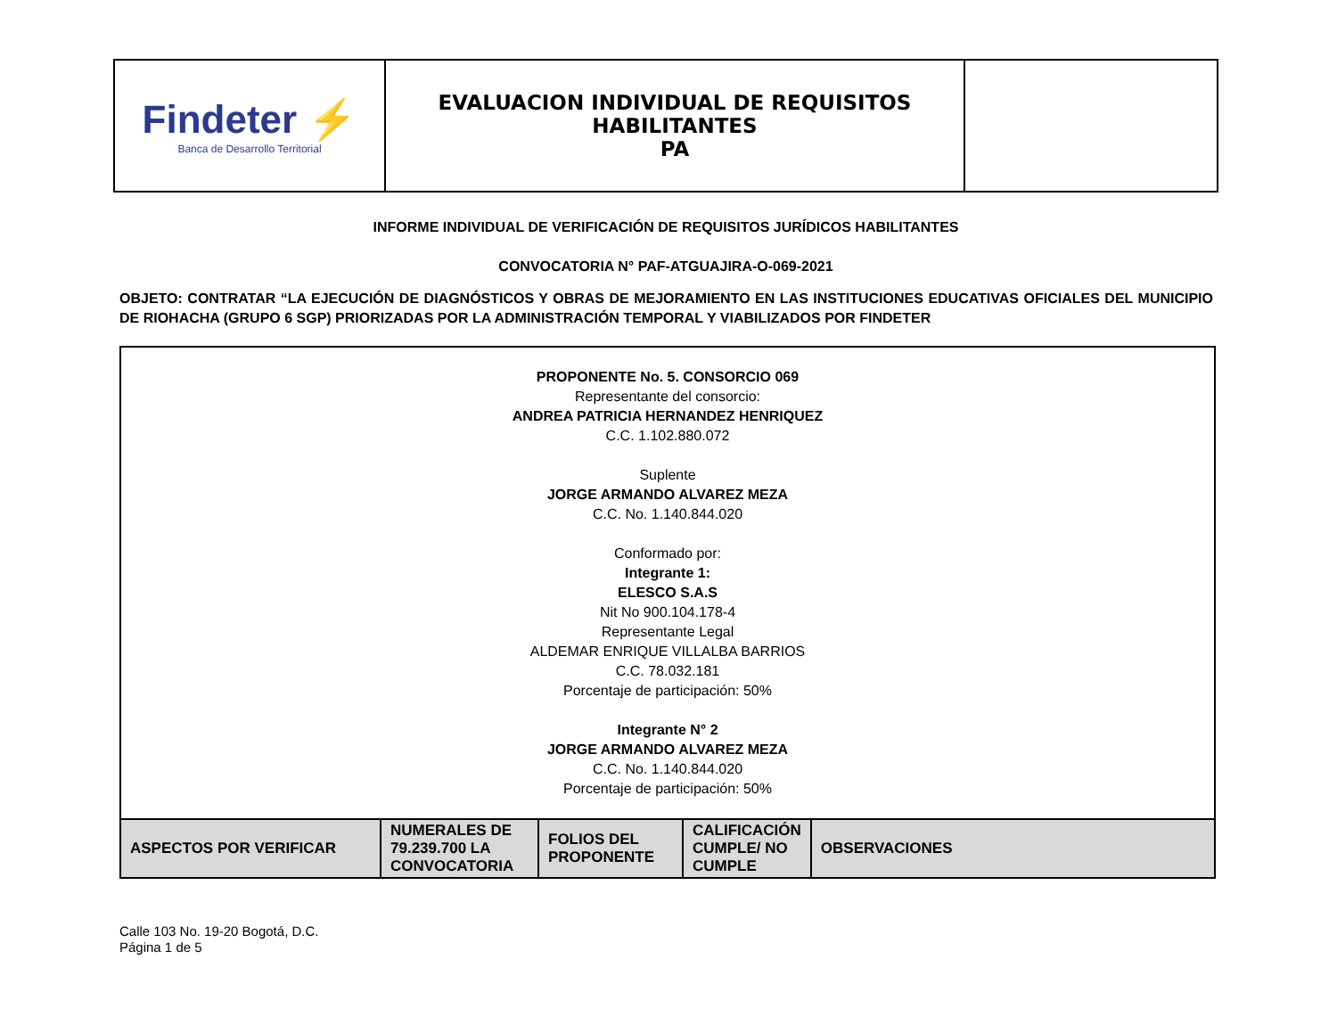| Findeter ⚡ Banca de Desarrollo Territorial | EVALUACION INDIVIDUAL DE REQUISITOS HABILITANTES PA | |
INFORME INDIVIDUAL DE VERIFICACIÓN DE REQUISITOS JURÍDICOS HABILITANTES
CONVOCATORIA N° PAF-ATGUAJIRA-O-069-2021
OBJETO: CONTRATAR “LA EJECUCIÓN DE DIAGNÓSTICOS Y OBRAS DE MEJORAMIENTO EN LAS INSTITUCIONES EDUCATIVAS OFICIALES DEL MUNICIPIO DE RIOHACHA (GRUPO 6 SGP) PRIORIZADAS POR LA ADMINISTRACIÓN TEMPORAL Y VIABILIZADOS POR FINDETER
| PROPONENTE No. 5. CONSORCIO 069 Representante del consorcio: ANDREA PATRICIA HERNANDEZ HENRIQUEZ C.C. 1.102.880.072 Suplente JORGE ARMANDO ALVAREZ MEZA C.C. No. 1.140.844.020 Conformado por: Integrante 1: ELESCO S.A.S Nit No 900.104.178-4 Representante Legal ALDEMAR ENRIQUE VILLALBA BARRIOS C.C. 78.032.181 Porcentaje de participación: 50% Integrante N° 2 JORGE ARMANDO ALVAREZ MEZA C.C. No. 1.140.844.020 Porcentaje de participación: 50% | | | | |
| ASPECTOS POR VERIFICAR | NUMERALES DE 79.239.700 LA CONVOCATORIA | FOLIOS DEL PROPONENTE | CALIFICACIÓN CUMPLE/ NO CUMPLE | OBSERVACIONES |
Calle 103 No. 19-20 Bogotá, D.C.
Página 1 de 5